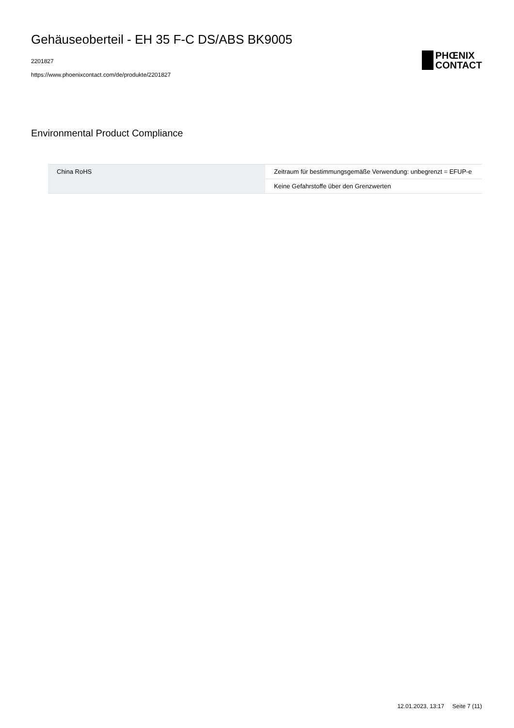Gehäuseoberteil - EH 35 F-C DS/ABS BK9005
2201827
https://www.phoenixcontact.com/de/produkte/2201827
PHŒNIX
CONTACT
Environmental Product Compliance
| China RoHS | Zeitraum für bestimmungsgemäße Verwendung: unbegrenzt = EFUP-e |
| | Keine Gefahrstoffe über den Grenzwerten |
12.01.2023, 13:17 Seite 7 (11)